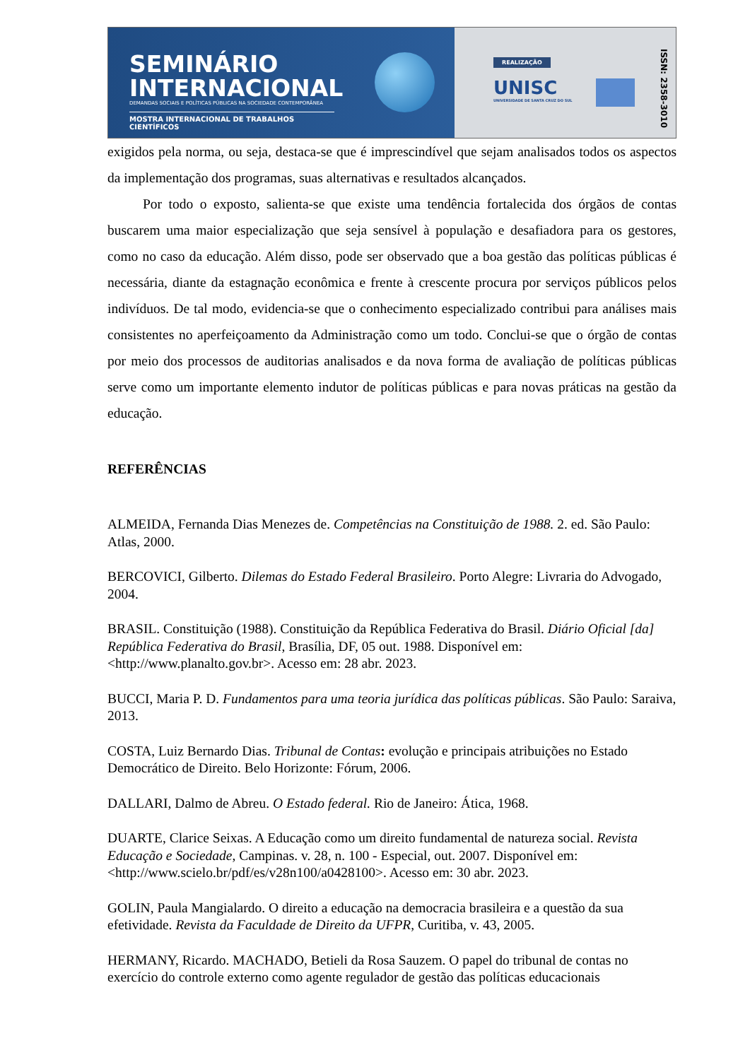SEMINÁRIO
INTERNACIONAL
DEMANDAS SOCIAIS E POLÍTICAS PÚBLICAS NA SOCIEDADE CONTEMPORÂNEA
MOSTRA INTERNACIONAL DE TRABALHOS CIENTÍFICOS
REALIZAÇÃO
UNISC
UNIVERSIDADE DE SANTA CRUZ DO SUL
ISSN: 2358-3010
exigidos pela norma, ou seja, destaca-se que é imprescindível que sejam analisados todos os aspectos da implementação dos programas, suas alternativas e resultados alcançados.
Por todo o exposto, salienta-se que existe uma tendência fortalecida dos órgãos de contas buscarem uma maior especialização que seja sensível à população e desafiadora para os gestores, como no caso da educação. Além disso, pode ser observado que a boa gestão das políticas públicas é necessária, diante da estagnação econômica e frente à crescente procura por serviços públicos pelos indivíduos. De tal modo, evidencia-se que o conhecimento especializado contribui para análises mais consistentes no aperfeiçoamento da Administração como um todo. Conclui-se que o órgão de contas por meio dos processos de auditorias analisados e da nova forma de avaliação de políticas públicas serve como um importante elemento indutor de políticas públicas e para novas práticas na gestão da educação.
REFERÊNCIAS
ALMEIDA, Fernanda Dias Menezes de. Competências na Constituição de 1988. 2. ed. São Paulo: Atlas, 2000.
BERCOVICI, Gilberto. Dilemas do Estado Federal Brasileiro. Porto Alegre: Livraria do Advogado, 2004.
BRASIL. Constituição (1988). Constituição da República Federativa do Brasil. Diário Oficial [da] República Federativa do Brasil, Brasília, DF, 05 out. 1988. Disponível em: <http://www.planalto.gov.br>. Acesso em: 28 abr. 2023.
BUCCI, Maria P. D. Fundamentos para uma teoria jurídica das políticas públicas. São Paulo: Saraiva, 2013.
COSTA, Luiz Bernardo Dias. Tribunal de Contas: evolução e principais atribuições no Estado Democrático de Direito. Belo Horizonte: Fórum, 2006.
DALLARI, Dalmo de Abreu. O Estado federal. Rio de Janeiro: Ática, 1968.
DUARTE, Clarice Seixas. A Educação como um direito fundamental de natureza social. Revista Educação e Sociedade, Campinas. v. 28, n. 100 - Especial, out. 2007. Disponível em: <http://www.scielo.br/pdf/es/v28n100/a0428100>. Acesso em: 30 abr. 2023.
GOLIN, Paula Mangialardo. O direito a educação na democracia brasileira e a questão da sua efetividade. Revista da Faculdade de Direito da UFPR, Curitiba, v. 43, 2005.
HERMANY, Ricardo. MACHADO, Betieli da Rosa Sauzem. O papel do tribunal de contas no exercício do controle externo como agente regulador de gestão das políticas educacionais